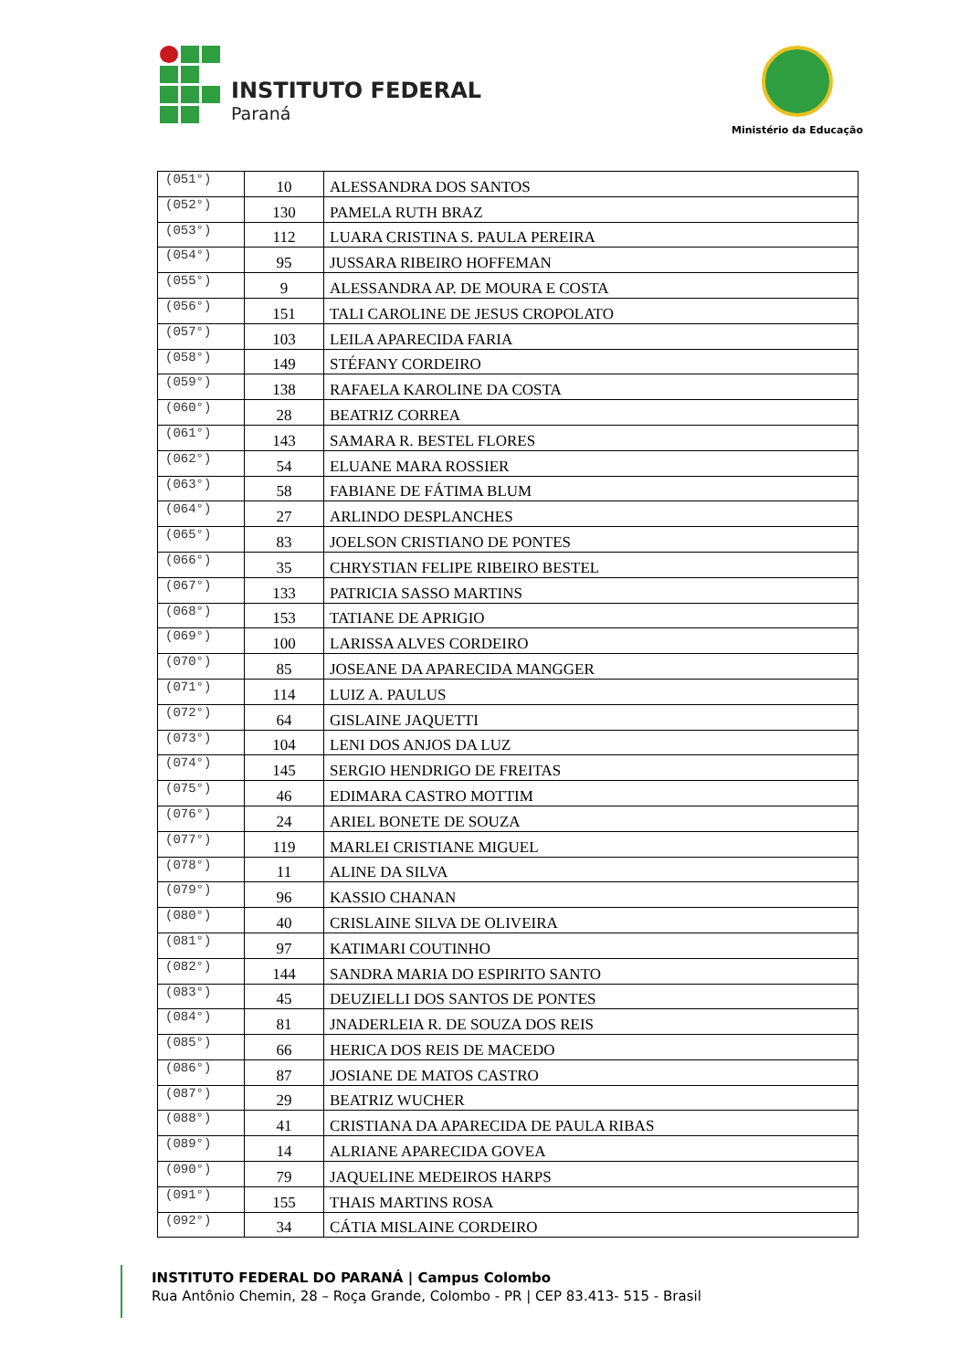INSTITUTO FEDERAL
Paraná
Ministério da Educação
| (051°) | 10 | ALESSANDRA DOS SANTOS |
| (052°) | 130 | PAMELA RUTH BRAZ |
| (053°) | 112 | LUARA CRISTINA S. PAULA PEREIRA |
| (054°) | 95 | JUSSARA RIBEIRO HOFFEMAN |
| (055°) | 9 | ALESSANDRA AP. DE MOURA E COSTA |
| (056°) | 151 | TALI CAROLINE DE JESUS CROPOLATO |
| (057°) | 103 | LEILA APARECIDA FARIA |
| (058°) | 149 | STÉFANY CORDEIRO |
| (059°) | 138 | RAFAELA KAROLINE DA COSTA |
| (060°) | 28 | BEATRIZ CORREA |
| (061°) | 143 | SAMARA R. BESTEL FLORES |
| (062°) | 54 | ELUANE MARA ROSSIER |
| (063°) | 58 | FABIANE DE FÁTIMA BLUM |
| (064°) | 27 | ARLINDO DESPLANCHES |
| (065°) | 83 | JOELSON CRISTIANO DE PONTES |
| (066°) | 35 | CHRYSTIAN FELIPE RIBEIRO BESTEL |
| (067°) | 133 | PATRICIA SASSO MARTINS |
| (068°) | 153 | TATIANE DE APRIGIO |
| (069°) | 100 | LARISSA ALVES CORDEIRO |
| (070°) | 85 | JOSEANE DA APARECIDA MANGGER |
| (071°) | 114 | LUIZ A. PAULUS |
| (072°) | 64 | GISLAINE JAQUETTI |
| (073°) | 104 | LENI DOS ANJOS DA LUZ |
| (074°) | 145 | SERGIO HENDRIGO DE FREITAS |
| (075°) | 46 | EDIMARA CASTRO MOTTIM |
| (076°) | 24 | ARIEL BONETE DE SOUZA |
| (077°) | 119 | MARLEI CRISTIANE MIGUEL |
| (078°) | 11 | ALINE DA SILVA |
| (079°) | 96 | KASSIO CHANAN |
| (080°) | 40 | CRISLAINE SILVA DE OLIVEIRA |
| (081°) | 97 | KATIMARI COUTINHO |
| (082°) | 144 | SANDRA MARIA DO ESPIRITO SANTO |
| (083°) | 45 | DEUZIELLI DOS SANTOS DE PONTES |
| (084°) | 81 | JNADERLEIA R. DE SOUZA DOS REIS |
| (085°) | 66 | HERICA DOS REIS DE MACEDO |
| (086°) | 87 | JOSIANE DE MATOS CASTRO |
| (087°) | 29 | BEATRIZ WUCHER |
| (088°) | 41 | CRISTIANA DA APARECIDA DE PAULA RIBAS |
| (089°) | 14 | ALRIANE APARECIDA GOVEA |
| (090°) | 79 | JAQUELINE MEDEIROS HARPS |
| (091°) | 155 | THAIS MARTINS ROSA |
| (092°) | 34 | CÁTIA MISLAINE CORDEIRO |
INSTITUTO FEDERAL DO PARANÁ | Campus Colombo
Rua Antônio Chemin, 28 – Roça Grande, Colombo - PR | CEP 83.413- 515 - Brasil